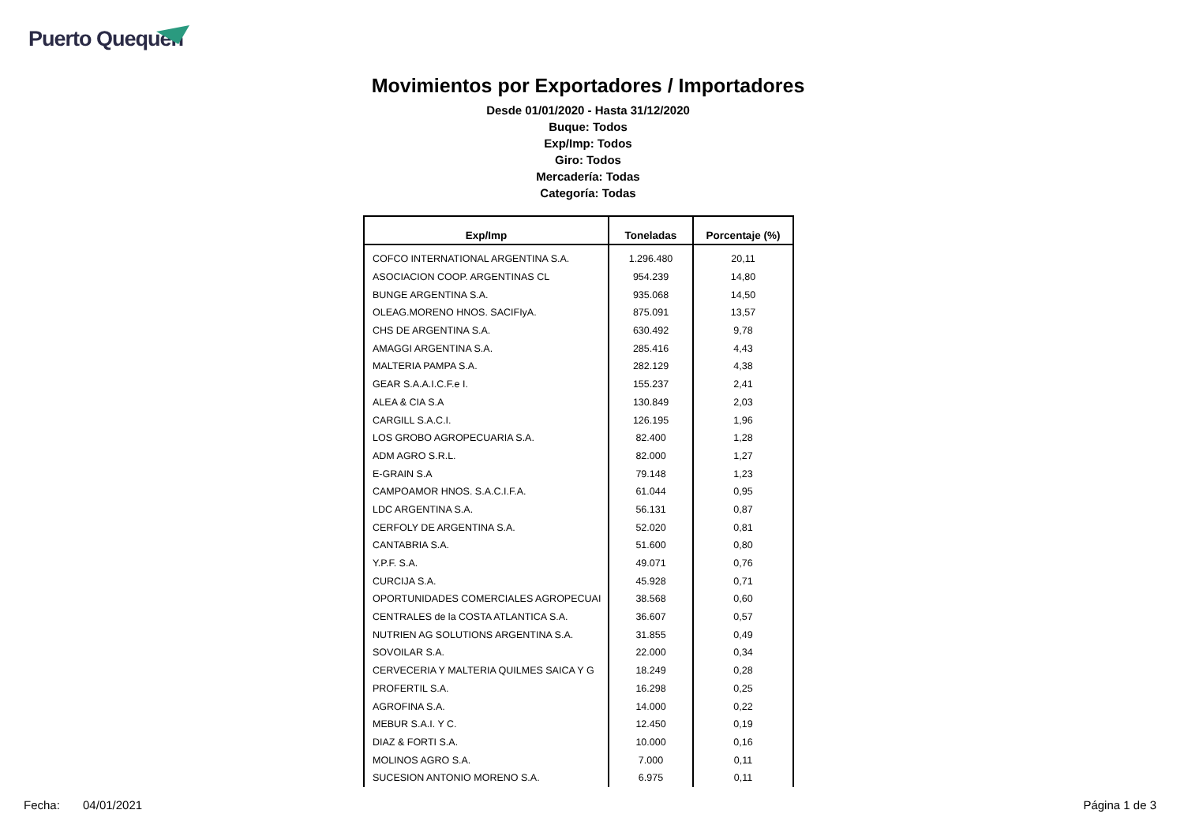Puerto Quequén
Movimientos por Exportadores / Importadores
Desde 01/01/2020 - Hasta 31/12/2020
Buque: Todos
Exp/Imp: Todos
Giro: Todos
Mercadería: Todas
Categoría: Todas
| Exp/Imp | Toneladas | Porcentaje (%) |
| --- | --- | --- |
| COFCO INTERNATIONAL ARGENTINA S.A. | 1.296.480 | 20,11 |
| ASOCIACION COOP. ARGENTINAS CL | 954.239 | 14,80 |
| BUNGE ARGENTINA S.A. | 935.068 | 14,50 |
| OLEAG.MORENO HNOS. SACIFIyA. | 875.091 | 13,57 |
| CHS DE ARGENTINA S.A. | 630.492 | 9,78 |
| AMAGGI ARGENTINA S.A. | 285.416 | 4,43 |
| MALTERIA PAMPA S.A. | 282.129 | 4,38 |
| GEAR S.A.A.I.C.F.e I. | 155.237 | 2,41 |
| ALEA & CIA S.A | 130.849 | 2,03 |
| CARGILL S.A.C.I. | 126.195 | 1,96 |
| LOS GROBO AGROPECUARIA S.A. | 82.400 | 1,28 |
| ADM AGRO S.R.L. | 82.000 | 1,27 |
| E-GRAIN S.A | 79.148 | 1,23 |
| CAMPOAMOR HNOS. S.A.C.I.F.A. | 61.044 | 0,95 |
| LDC ARGENTINA S.A. | 56.131 | 0,87 |
| CERFOLY DE ARGENTINA S.A. | 52.020 | 0,81 |
| CANTABRIA S.A. | 51.600 | 0,80 |
| Y.P.F. S.A. | 49.071 | 0,76 |
| CURCIJA S.A. | 45.928 | 0,71 |
| OPORTUNIDADES COMERCIALES AGROPECUAI | 38.568 | 0,60 |
| CENTRALES de la COSTA ATLANTICA S.A. | 36.607 | 0,57 |
| NUTRIEN AG SOLUTIONS ARGENTINA S.A. | 31.855 | 0,49 |
| SOVOILAR S.A. | 22.000 | 0,34 |
| CERVECERIA Y MALTERIA QUILMES SAICA Y G | 18.249 | 0,28 |
| PROFERTIL S.A. | 16.298 | 0,25 |
| AGROFINA S.A. | 14.000 | 0,22 |
| MEBUR S.A.I. Y C. | 12.450 | 0,19 |
| DIAZ & FORTI S.A. | 10.000 | 0,16 |
| MOLINOS AGRO S.A. | 7.000 | 0,11 |
| SUCESION ANTONIO MORENO S.A. | 6.975 | 0,11 |
Fecha: 04/01/2021 Página 1 de 3